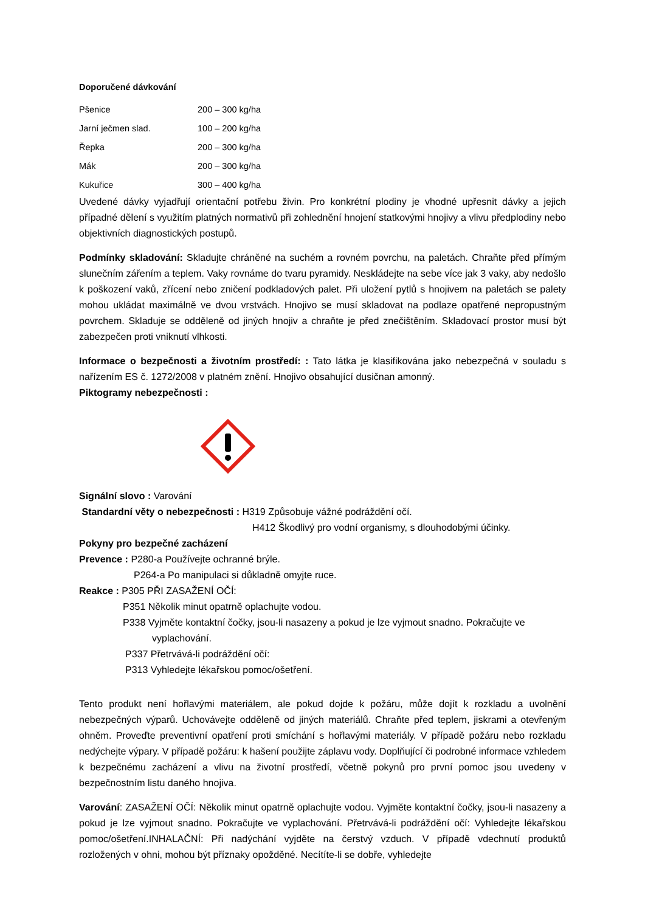Doporučené dávkování
| Pšenice | 200 – 300 kg/ha |
| Jarní ječmen slad. | 100 – 200 kg/ha |
| Řepka | 200 – 300 kg/ha |
| Mák | 200 – 300 kg/ha |
| Kukuřice | 300 – 400 kg/ha |
Uvedené dávky vyjadřují orientační potřebu živin. Pro konkrétní plodiny je vhodné upřesnit dávky a jejich případné dělení s využitím platných normativů při zohlednění hnojení statkovými hnojivy a vlivu předplodiny nebo objektivních diagnostických postupů.
Podmínky skladování: Skladujte chráněné na suchém a rovném povrchu, na paletách. Chraňte před přímým slunečním zářením a teplem. Vaky rovnáme do tvaru pyramidy. Neskládejte na sebe více jak 3 vaky, aby nedošlo k poškození vaků, zřícení nebo zničení podkladových palet. Při uložení pytlů s hnojivem na paletách se palety mohou ukládat maximálně ve dvou vrstvách. Hnojivo se musí skladovat na podlaze opatřené nepropustným povrchem. Skladuje se odděleně od jiných hnojiv a chraňte je před znečištěním. Skladovací prostor musí být zabezpečen proti vniknutí vlhkosti.
Informace o bezpečnosti a životním prostředí: : Tato látka je klasifikována jako nebezpečná v souladu s nařízením ES č. 1272/2008 v platném znění. Hnojivo obsahující dusičnan amonný.
Piktogramy nebezpečnosti :
Signální slovo : Varování
Standardní věty o nebezpečnosti : H319 Způsobuje vážné podráždění očí.
H412 Škodlivý pro vodní organismy, s dlouhodobými účinky.
Pokyny pro bezpečné zacházení
Prevence : P280-a Používejte ochranné brýle.
P264-a Po manipulaci si důkladně omyjte ruce.
Reakce : P305 PŘI ZASAŽENÍ OČÍ:
P351 Několik minut opatrně oplachujte vodou.
P338 Vyjměte kontaktní čočky, jsou-li nasazeny a pokud je lze vyjmout snadno. Pokračujte ve
vyplachování.
P337 Přetrvává-li podráždění očí:
P313 Vyhledejte lékařskou pomoc/ošetření.
Tento produkt není hořlavými materiálem, ale pokud dojde k požáru, může dojít k rozkladu a uvolnění nebezpečných výparů. Uchovávejte odděleně od jiných materiálů. Chraňte před teplem, jiskrami a otevřeným ohněm. Proveďte preventivní opatření proti smíchání s hořlavými materiály. V případě požáru nebo rozkladu nedýchejte výpary. V případě požáru: k hašení použijte záplavu vody. Doplňující či podrobné informace vzhledem k bezpečnému zacházení a vlivu na životní prostředí, včetně pokynů pro první pomoc jsou uvedeny v bezpečnostním listu daného hnojiva.
Varování: ZASAŽENÍ OČÍ: Několik minut opatrně oplachujte vodou. Vyjměte kontaktní čočky, jsou-li nasazeny a pokud je lze vyjmout snadno. Pokračujte ve vyplachování. Přetrvává-li podráždění očí: Vyhledejte lékařskou pomoc/ošetření.INHALAČNÍ: Při nadýchání vyjděte na čerstvý vzduch. V případě vdechnutí produktů rozložených v ohni, mohou být příznaky opožděné. Necítíte-li se dobře, vyhledejte